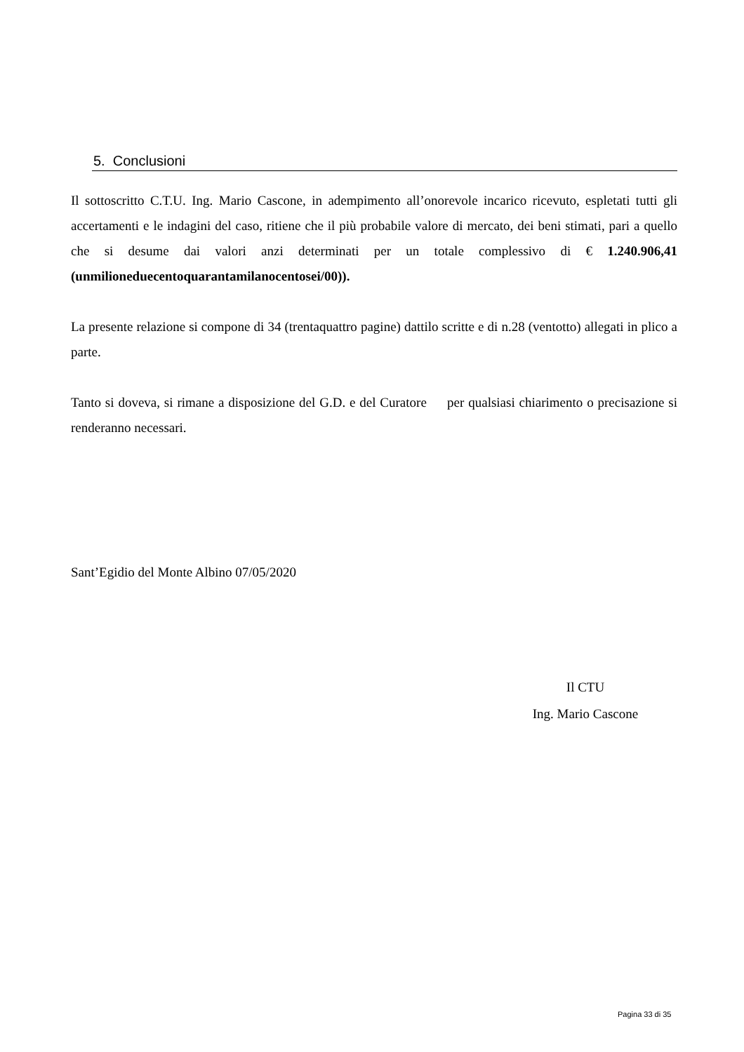5. Conclusioni
Il sottoscritto C.T.U. Ing. Mario Cascone, in adempimento all’onorevole incarico ricevuto, espletati tutti gli accertamenti e le indagini del caso, ritiene che il più probabile valore di mercato, dei beni stimati, pari a quello che si desume dai valori anzi determinati per un totale complessivo di € 1.240.906,41 (unmilioneduecentoquarantamilanocentosei/00)).
La presente relazione si compone di 34 (trentaquattro pagine) dattilo scritte e di n.28 (ventotto) allegati in plico a parte.
Tanto si doveva, si rimane a disposizione del G.D. e del Curatore per qualsiasi chiarimento o precisazione si renderanno necessari.
Sant’Egidio del Monte Albino 07/05/2020
Il CTU
Ing. Mario Cascone
Pagina 33 di 35